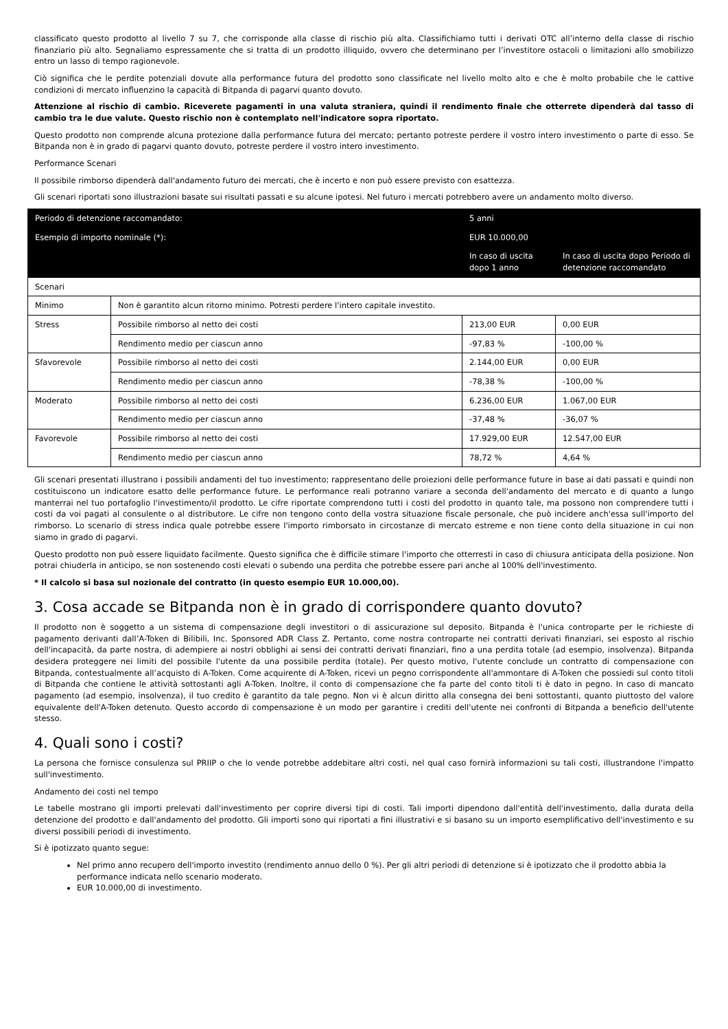classificato questo prodotto al livello 7 su 7, che corrisponde alla classe di rischio più alta. Classifichiamo tutti i derivati OTC all’interno della classe di rischio finanziario più alto. Segnaliamo espressamente che si tratta di un prodotto illiquido, ovvero che determinano per l’investitore ostacoli o limitazioni allo smobilizzo entro un lasso di tempo ragionevole.
Ciò significa che le perdite potenziali dovute alla performance futura del prodotto sono classificate nel livello molto alto e che è molto probabile che le cattive condizioni di mercato influenzino la capacità di Bitpanda di pagarvi quanto dovuto.
Attenzione al rischio di cambio. Riceverete pagamenti in una valuta straniera, quindi il rendimento finale che otterrete dipenderà dal tasso di cambio tra le due valute. Questo rischio non è contemplato nell'indicatore sopra riportato.
Questo prodotto non comprende alcuna protezione dalla performance futura del mercato; pertanto potreste perdere il vostro intero investimento o parte di esso. Se Bitpanda non è in grado di pagarvi quanto dovuto, potreste perdere il vostro intero investimento.
Performance Scenari
Il possibile rimborso dipenderà dall'andamento futuro dei mercati, che è incerto e non può essere previsto con esattezza.
Gli scenari riportati sono illustrazioni basate sui risultati passati e su alcune ipotesi. Nel futuro i mercati potrebbero avere un andamento molto diverso.
| Periodo di detenzione raccomandato: | | 5 anni | |
| --- | --- | --- | --- |
| Esempio di importo nominale (*): | | EUR 10.000,00 | |
| | | In caso di uscita dopo 1 anno | In caso di uscita dopo Periodo di detenzione raccomandato |
| Scenari | | | |
| Minimo | Non è garantito alcun ritorno minimo. Potresti perdere l'intero capitale investito. | | |
| Stress | Possibile rimborso al netto dei costi | 213,00 EUR | 0,00 EUR |
| | Rendimento medio per ciascun anno | -97,83 % | -100,00 % |
| Sfavorevole | Possibile rimborso al netto dei costi | 2.144,00 EUR | 0,00 EUR |
| | Rendimento medio per ciascun anno | -78,38 % | -100,00 % |
| Moderato | Possibile rimborso al netto dei costi | 6.236,00 EUR | 1.067,00 EUR |
| | Rendimento medio per ciascun anno | -37,48 % | -36,07 % |
| Favorevole | Possibile rimborso al netto dei costi | 17.929,00 EUR | 12.547,00 EUR |
| | Rendimento medio per ciascun anno | 78,72 % | 4,64 % |
Gli scenari presentati illustrano i possibili andamenti del tuo investimento; rappresentano delle proiezioni delle performance future in base ai dati passati e quindi non costituiscono un indicatore esatto delle performance future. Le performance reali potranno variare a seconda dell'andamento del mercato e di quanto a lungo manterrai nel tuo portafoglio l'investimento/il prodotto. Le cifre riportate comprendono tutti i costi del prodotto in quanto tale, ma possono non comprendere tutti i costi da voi pagati al consulente o al distributore. Le cifre non tengono conto della vostra situazione fiscale personale, che può incidere anch'essa sull'importo del rimborso. Lo scenario di stress indica quale potrebbe essere l'importo rimborsato in circostanze di mercato estreme e non tiene conto della situazione in cui non siamo in grado di pagarvi.
Questo prodotto non può essere liquidato facilmente. Questo significa che è difficile stimare l'importo che otterresti in caso di chiusura anticipata della posizione. Non potrai chiuderla in anticipo, se non sostenendo costi elevati o subendo una perdita che potrebbe essere pari anche al 100% dell'investimento.
* Il calcolo si basa sul nozionale del contratto (in questo esempio EUR 10.000,00).
3. Cosa accade se Bitpanda non è in grado di corrispondere quanto dovuto?
Il prodotto non è soggetto a un sistema di compensazione degli investitori o di assicurazione sul deposito. Bitpanda è l'unica controparte per le richieste di pagamento derivanti dall’A-Token di Bilibili, Inc. Sponsored ADR Class Z. Pertanto, come nostra controparte nei contratti derivati finanziari, sei esposto al rischio dell'incapacità, da parte nostra, di adempiere ai nostri obblighi ai sensi dei contratti derivati finanziari, fino a una perdita totale (ad esempio, insolvenza). Bitpanda desidera proteggere nei limiti del possibile l'utente da una possibile perdita (totale). Per questo motivo, l'utente conclude un contratto di compensazione con Bitpanda, contestualmente all’acquisto di A-Token. Come acquirente di A-Token, ricevi un pegno corrispondente all'ammontare di A-Token che possiedi sul conto titoli di Bitpanda che contiene le attività sottostanti agli A-Token. Inoltre, il conto di compensazione che fa parte del conto titoli ti è dato in pegno. In caso di mancato pagamento (ad esempio, insolvenza), il tuo credito è garantito da tale pegno. Non vi è alcun diritto alla consegna dei beni sottostanti, quanto piuttosto del valore equivalente dell'A-Token detenuto. Questo accordo di compensazione è un modo per garantire i crediti dell'utente nei confronti di Bitpanda a beneficio dell'utente stesso.
4. Quali sono i costi?
La persona che fornisce consulenza sul PRIIP o che lo vende potrebbe addebitare altri costi, nel qual caso fornirà informazioni su tali costi, illustrandone l'impatto sull'investimento.
Andamento dei costi nel tempo
Le tabelle mostrano gli importi prelevati dall'investimento per coprire diversi tipi di costi. Tali importi dipendono dall'entità dell'investimento, dalla durata della detenzione del prodotto e dall'andamento del prodotto. Gli importi sono qui riportati a fini illustrativi e si basano su un importo esemplificativo dell'investimento e su diversi possibili periodi di investimento.
Si è ipotizzato quanto segue:
Nel primo anno recupero dell'importo investito (rendimento annuo dello 0 %). Per gli altri periodi di detenzione si è ipotizzato che il prodotto abbia la performance indicata nello scenario moderato.
EUR 10.000,00 di investimento.